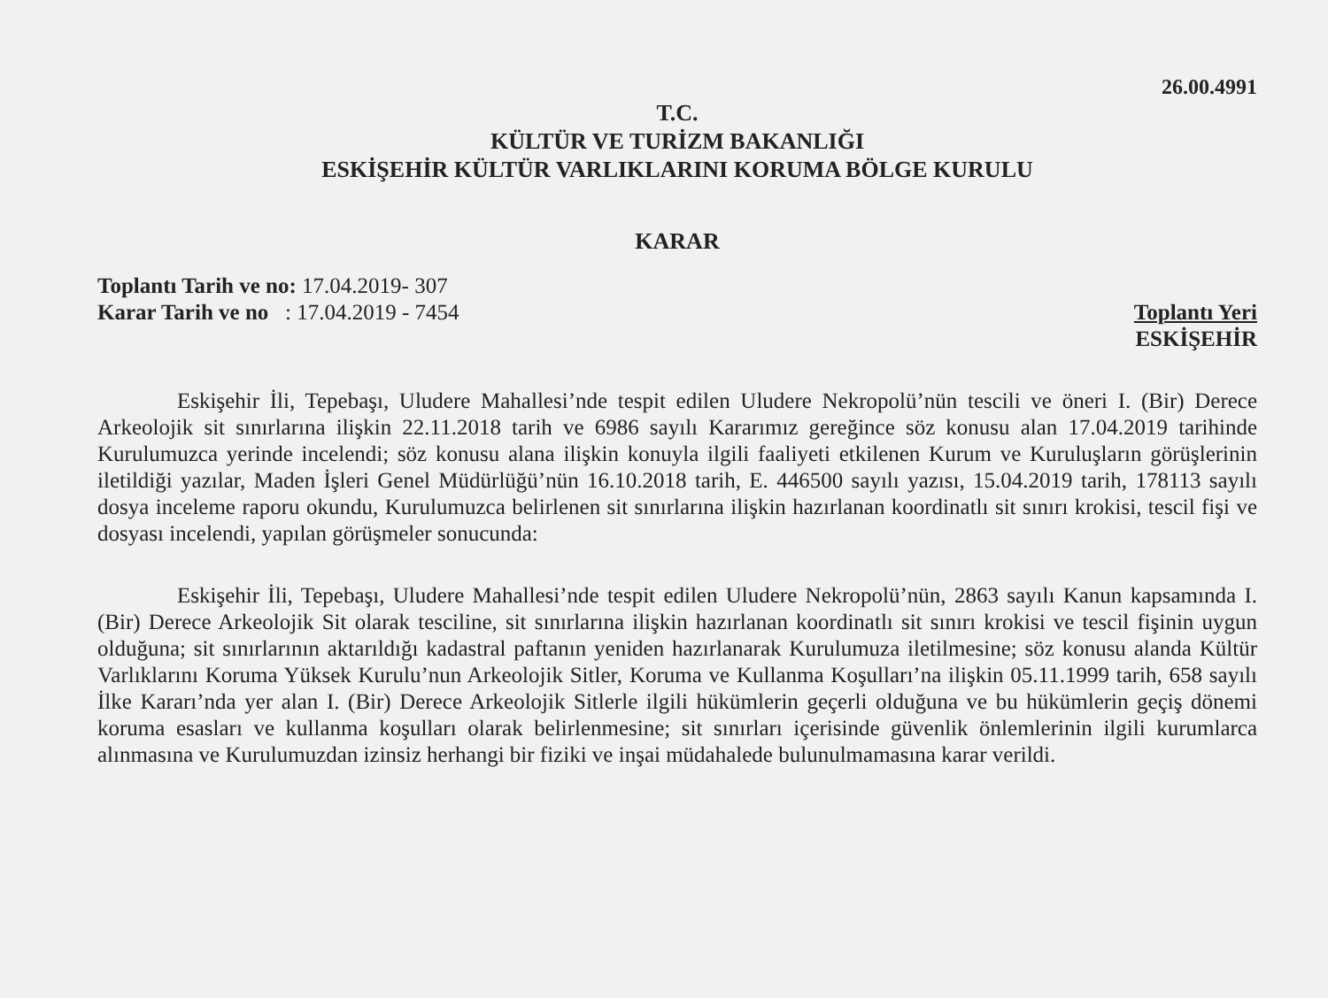26.00.4991
T.C.
KÜLTÜR VE TURİZM BAKANLIĞI
ESKİŞEHİR KÜLTÜR VARLIKLARINI KORUMA BÖLGE KURULU
KARAR
Toplantı Tarih ve no: 17.04.2019- 307
Karar Tarih ve no : 17.04.2019 - 7454
Toplantı Yeri
ESKİŞEHİR
Eskişehir İli, Tepebaşı, Uludere Mahallesi’nde tespit edilen Uludere Nekropolü’nün tescili ve öneri I. (Bir) Derece Arkeolojik sit sınırlarına ilişkin 22.11.2018 tarih ve 6986 sayılı Kararımız gereğince söz konusu alan 17.04.2019 tarihinde Kurulumuzca yerinde incelendi; söz konusu alana ilişkin konuyla ilgili faaliyeti etkilenen Kurum ve Kuruluşların görüşlerinin iletildiği yazılar, Maden İşleri Genel Müdürlüğü’nün 16.10.2018 tarih, E. 446500 sayılı yazısı, 15.04.2019 tarih, 178113 sayılı dosya inceleme raporu okundu, Kurulumuzca belirlenen sit sınırlarına ilişkin hazırlanan koordinatlı sit sınırı krokisi, tescil fişi ve dosyası incelendi, yapılan görüşmeler sonucunda:
Eskişehir İli, Tepebaşı, Uludere Mahallesi’nde tespit edilen Uludere Nekropolü’nün, 2863 sayılı Kanun kapsamında I. (Bir) Derece Arkeolojik Sit olarak tesciline, sit sınırlarına ilişkin hazırlanan koordinatlı sit sınırı krokisi ve tescil fişinin uygun olduğuna; sit sınırlarının aktarıldığı kadastral paftanın yeniden hazırlanarak Kurulumuza iletilmesine; söz konusu alanda Kültür Varlıklarını Koruma Yüksek Kurulu’nun Arkeolojik Sitler, Koruma ve Kullanma Koşulları’na ilişkin 05.11.1999 tarih, 658 sayılı İlke Kararı’nda yer alan I. (Bir) Derece Arkeolojik Sitlerle ilgili hükümlerin geçerli olduğuna ve bu hükümlerin geçiş dönemi koruma esasları ve kullanma koşulları olarak belirlenmesine; sit sınırları içerisinde güvenlik önlemlerinin ilgili kurumlarca alınmasına ve Kurulumuzdan izinsiz herhangi bir fiziki ve inşai müdahalede bulunulmamasına karar verildi.